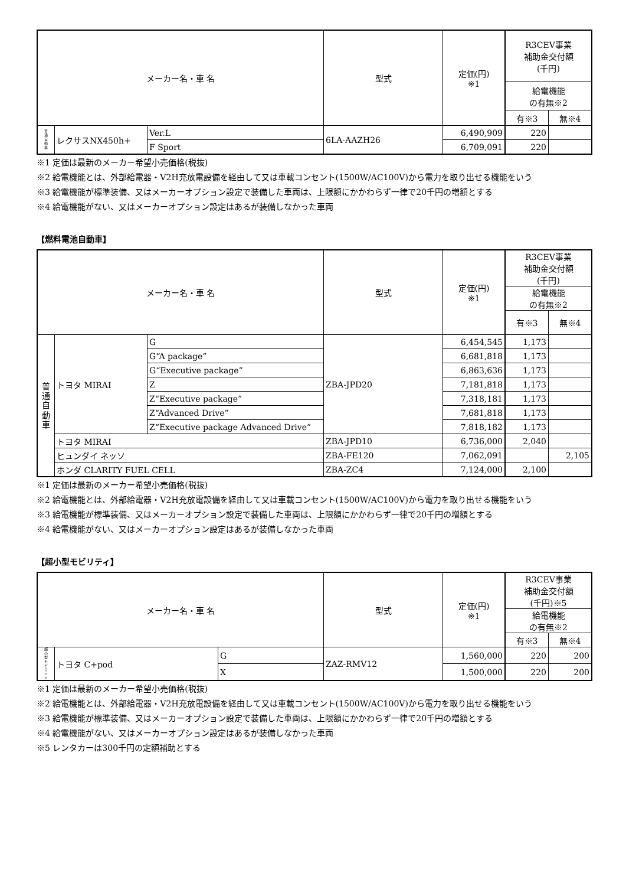| メーカー名・車 名 | | | 型式 | 定価(円) ※1 | R3CEV事業 補助金交付額 (千円) | |
| --- | --- | --- | --- | --- | --- | --- |
| | | | | | 給電機能 の有無※2 | |
| | | | | | 有※3 | 無※4 |
| 普 通 自 動 車 | レクサスNX450h+ | Ver.L | 6LA-AAZH26 | 6,490,909 | 220 | |
| | | F Sport | | 6,709,091 | 220 | |
※1 定価は最新のメーカー希望小売価格(税抜)
※2 給電機能とは、外部給電器・V2H充放電設備を経由して又は車載コンセント(1500W/AC100V)から電力を取り出せる機能をいう
※3 給電機能が標準装備、又はメーカーオプション設定で装備した車両は、上限額にかかわらず一律で20千円の増額とする
※4 給電機能がない、又はメーカーオプション設定はあるが装備しなかった車両
【燃料電池自動車】
| メーカー名・車 名 | | | 型式 | 定価(円) ※1 | R3CEV事業 補助金交付額 (千円) | |
| --- | --- | --- | --- | --- | --- | --- |
| | | | | | 給電機能 の有無※2 | |
| | | | | | 有※3 | 無※4 |
| 普 通 自 動 車 | トヨタ MIRAI | G | ZBA-JPD20 | 6,454,545 | 1,173 | |
| | | G“A package” | | 6,681,818 | 1,173 | |
| | | G“Executive package” | | 6,863,636 | 1,173 | |
| | | Z | | 7,181,818 | 1,173 | |
| | | Z“Executive package” | | 7,318,181 | 1,173 | |
| | | Z“Advanced Drive” | | 7,681,818 | 1,173 | |
| | | Z“Executive package Advanced Drive” | | 7,818,182 | 1,173 | |
| | トヨタ MIRAI | | ZBA-JPD10 | 6,736,000 | 2,040 | |
| | ヒュンダイ ネッソ | | ZBA-FE120 | 7,062,091 | | 2,105 |
| | ホンダ CLARITY FUEL CELL | | ZBA-ZC4 | 7,124,000 | 2,100 | |
※1 定価は最新のメーカー希望小売価格(税抜)
※2 給電機能とは、外部給電器・V2H充放電設備を経由して又は車載コンセント(1500W/AC100V)から電力を取り出せる機能をいう
※3 給電機能が標準装備、又はメーカーオプション設定で装備した車両は、上限額にかかわらず一律で20千円の増額とする
※4 給電機能がない、又はメーカーオプション設定はあるが装備しなかった車両
【超小型モビリティ】
| メーカー名・車 名 | | | 型式 | 定価(円) ※1 | R3CEV事業 補助金交付額 (千円)※5 | |
| --- | --- | --- | --- | --- | --- | --- |
| | | | | | 給電機能 の有無※2 | |
| | | | | | 有※3 | 無※4 |
| 超 小 型 モ ビ リ テ ィ | トヨタ C+pod | G | ZAZ-RMV12 | 1,560,000 | 220 | 200 |
| | | X | | 1,500,000 | 220 | 200 |
※1 定価は最新のメーカー希望小売価格(税抜)
※2 給電機能とは、外部給電器・V2H充放電設備を経由して又は車載コンセント(1500W/AC100V)から電力を取り出せる機能をいう
※3 給電機能が標準装備、又はメーカーオプション設定で装備した車両は、上限額にかかわらず一律で20千円の増額とする
※4 給電機能がない、又はメーカーオプション設定はあるが装備しなかった車両
※5 レンタカーは300千円の定額補助とする